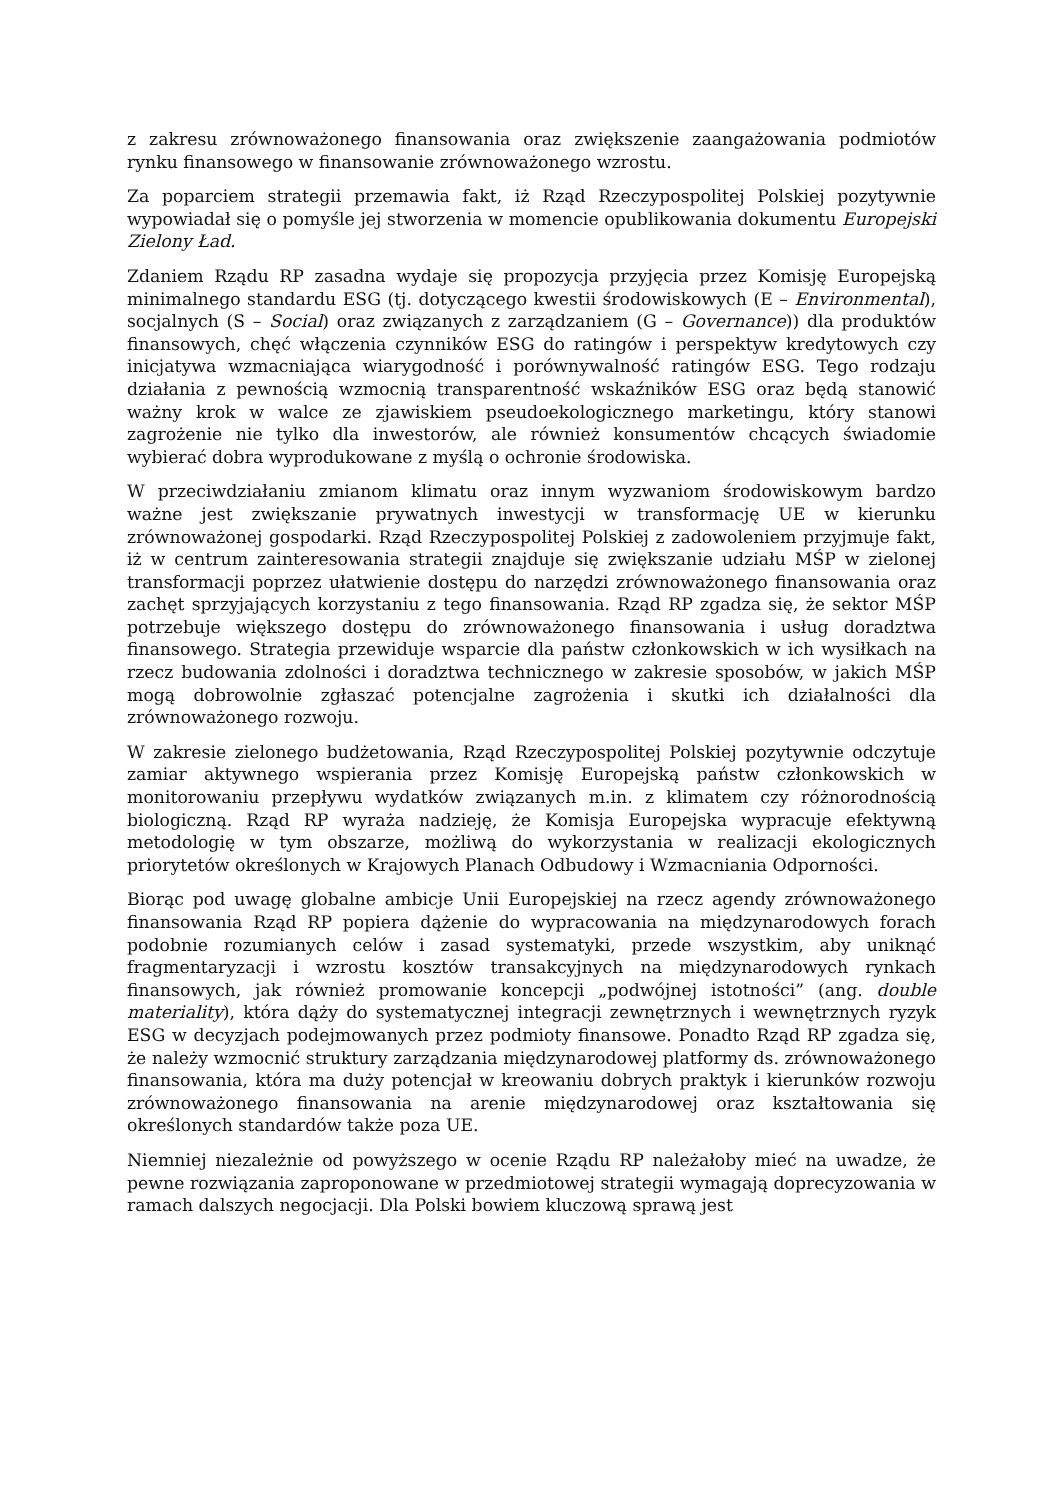z zakresu zrównoważonego finansowania oraz zwiększenie zaangażowania podmiotów rynku finansowego w finansowanie zrównoważonego wzrostu.
Za poparciem strategii przemawia fakt, iż Rząd Rzeczypospolitej Polskiej pozytywnie wypowiadał się o pomyśle jej stworzenia w momencie opublikowania dokumentu Europejski Zielony Ład.
Zdaniem Rządu RP zasadna wydaje się propozycja przyjęcia przez Komisję Europejską minimalnego standardu ESG (tj. dotyczącego kwestii środowiskowych (E – Environmental), socjalnych (S – Social) oraz związanych z zarządzaniem (G – Governance)) dla produktów finansowych, chęć włączenia czynników ESG do ratingów i perspektyw kredytowych czy inicjatywa wzmacniająca wiarygodność i porównywalność ratingów ESG. Tego rodzaju działania z pewnością wzmocnią transparentność wskaźników ESG oraz będą stanowić ważny krok w walce ze zjawiskiem pseudoekologicznego marketingu, który stanowi zagrożenie nie tylko dla inwestorów, ale również konsumentów chcących świadomie wybierać dobra wyprodukowane z myślą o ochronie środowiska.
W przeciwdziałaniu zmianom klimatu oraz innym wyzwaniom środowiskowym bardzo ważne jest zwiększanie prywatnych inwestycji w transformację UE w kierunku zrównoważonej gospodarki. Rząd Rzeczypospolitej Polskiej z zadowoleniem przyjmuje fakt, iż w centrum zainteresowania strategii znajduje się zwiększanie udziału MŚP w zielonej transformacji poprzez ułatwienie dostępu do narzędzi zrównoważonego finansowania oraz zachęt sprzyjających korzystaniu z tego finansowania. Rząd RP zgadza się, że sektor MŚP potrzebuje większego dostępu do zrównoważonego finansowania i usług doradztwa finansowego. Strategia przewiduje wsparcie dla państw członkowskich w ich wysiłkach na rzecz budowania zdolności i doradztwa technicznego w zakresie sposobów, w jakich MŚP mogą dobrowolnie zgłaszać potencjalne zagrożenia i skutki ich działalności dla zrównoważonego rozwoju.
W zakresie zielonego budżetowania, Rząd Rzeczypospolitej Polskiej pozytywnie odczytuje zamiar aktywnego wspierania przez Komisję Europejską państw członkowskich w monitorowaniu przepływu wydatków związanych m.in. z klimatem czy różnorodnością biologiczną. Rząd RP wyraża nadzieję, że Komisja Europejska wypracuje efektywną metodologię w tym obszarze, możliwą do wykorzystania w realizacji ekologicznych priorytetów określonych w Krajowych Planach Odbudowy i Wzmacniania Odporności.
Biorąc pod uwagę globalne ambicje Unii Europejskiej na rzecz agendy zrównoważonego finansowania Rząd RP popiera dążenie do wypracowania na międzynarodowych forach podobnie rozumianych celów i zasad systematyki, przede wszystkim, aby uniknąć fragmentaryzacji i wzrostu kosztów transakcyjnych na międzynarodowych rynkach finansowych, jak również promowanie koncepcji „podwójnej istotności” (ang. double materiality), która dąży do systematycznej integracji zewnętrznych i wewnętrznych ryzyk ESG w decyzjach podejmowanych przez podmioty finansowe. Ponadto Rząd RP zgadza się, że należy wzmocnić struktury zarządzania międzynarodowej platformy ds. zrównoważonego finansowania, która ma duży potencjał w kreowaniu dobrych praktyk i kierunków rozwoju zrównoważonego finansowania na arenie międzynarodowej oraz kształtowania się określonych standardów także poza UE.
Niemniej niezależnie od powyższego w ocenie Rządu RP należałoby mieć na uwadze, że pewne rozwiązania zaproponowane w przedmiotowej strategii wymagają doprecyzowania w ramach dalszych negocjacji. Dla Polski bowiem kluczową sprawą jest